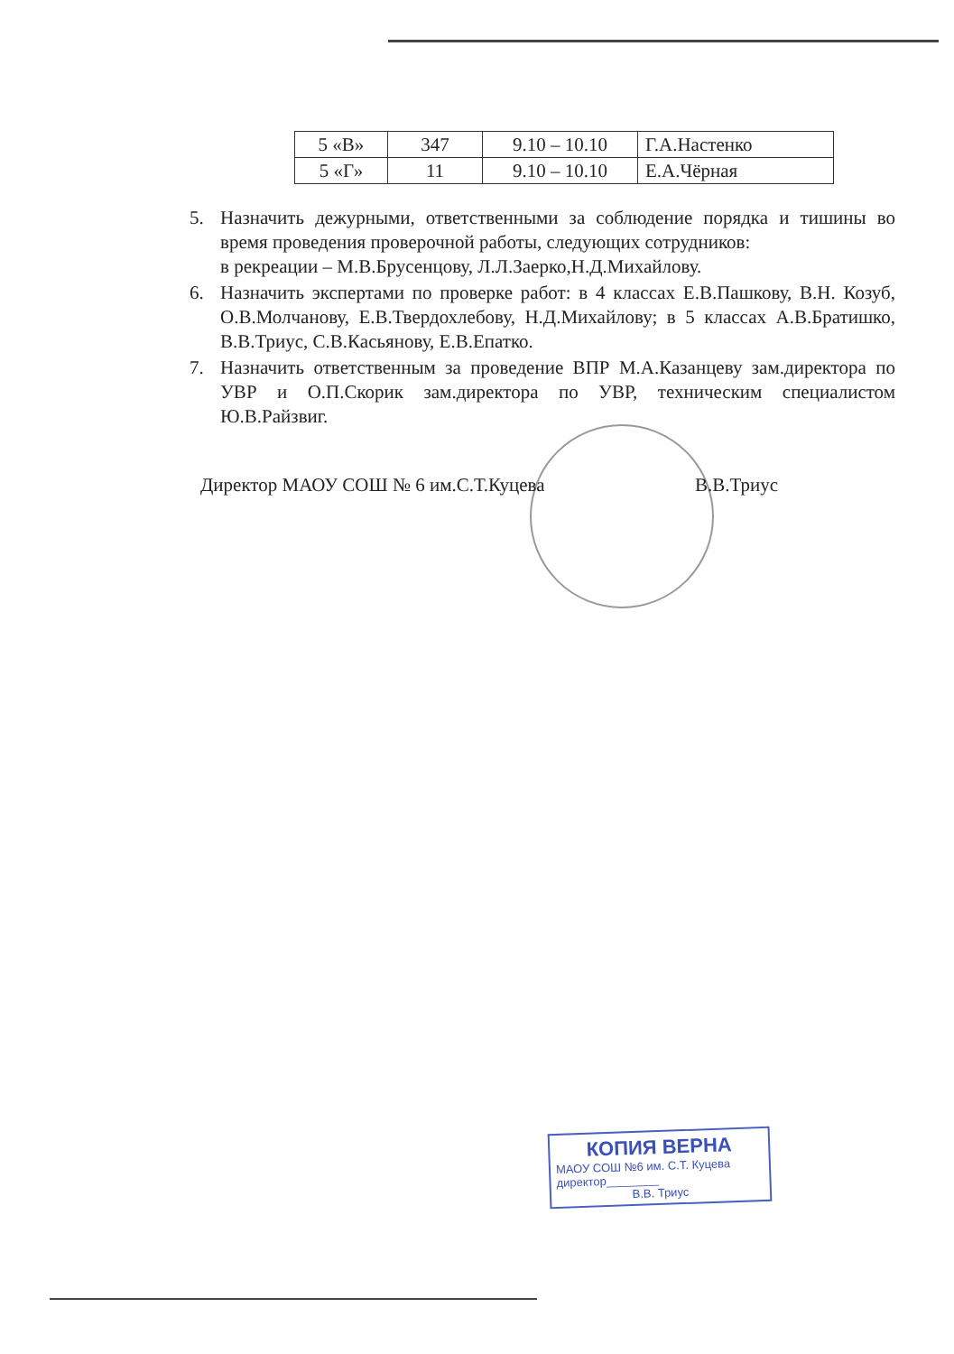| 5 «В» | 347 | 9.10 – 10.10 | Г.А.Настенко |
| 5 «Г» | 11 | 9.10 – 10.10 | Е.А.Чёрная |
5. Назначить дежурными, ответственными за соблюдение порядка и тишины во время проведения проверочной работы, следующих сотрудников:
в рекреации – М.В.Брусенцову, Л.Л.Заерко,Н.Д.Михайлову.
6. Назначить экспертами по проверке работ: в 4 классах Е.В.Пашкову, В.Н. Козуб, О.В.Молчанову, Е.В.Твердохлебову, Н.Д.Михайлову; в 5 классах А.В.Братишко, В.В.Триус, С.В.Касьянову, Е.В.Епатко.
7. Назначить ответственным за проведение ВПР М.А.Казанцеву зам.директора по УВР и О.П.Скорик зам.директора по УВР, техническим специалистом Ю.В.Райзвиг.
Директор МАОУ СОШ № 6 им.С.Т.Куцева В.В.Триус
КОПИЯ ВЕРНА
МАОУ СОШ №6 им. С.Т. Куцева
директор________
В.В. Триус